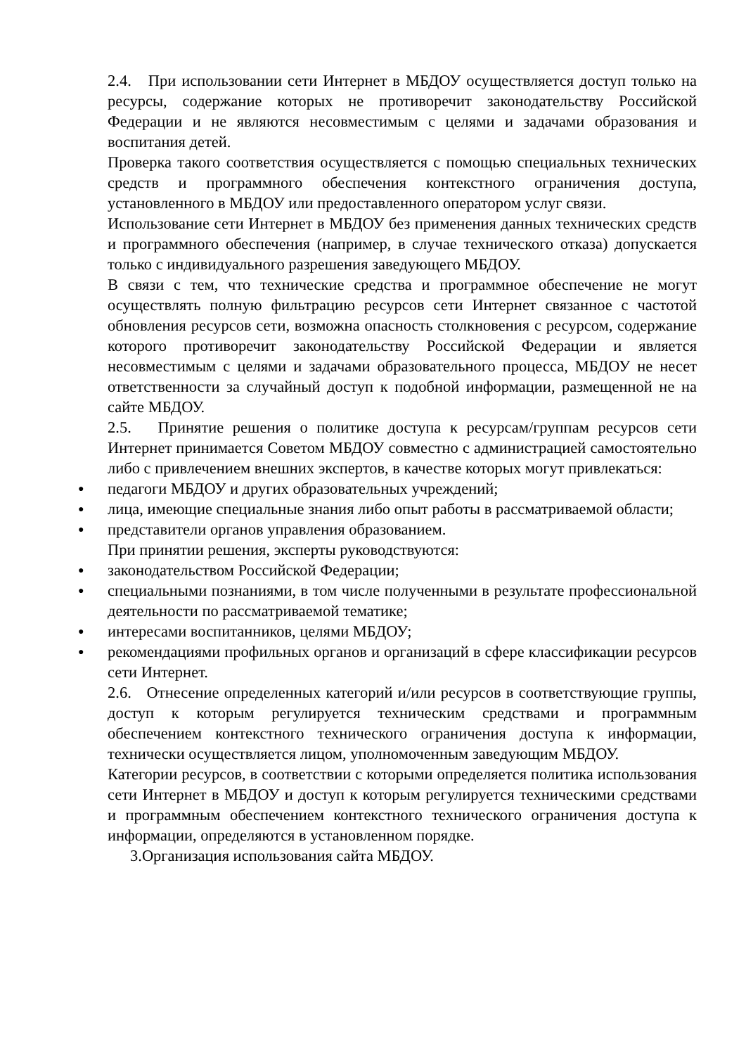2.4. При использовании сети Интернет в МБДОУ осуществляется доступ только на ресурсы, содержание которых не противоречит законодательству Российской Федерации и не являются несовместимым с целями и задачами образования и воспитания детей.
Проверка такого соответствия осуществляется с помощью специальных технических средств и программного обеспечения контекстного ограничения доступа, установленного в МБДОУ или предоставленного оператором услуг связи.
Использование сети Интернет в МБДОУ без применения данных технических средств и программного обеспечения (например, в случае технического отказа) допускается только с индивидуального разрешения заведующего МБДОУ.
В связи с тем, что технические средства и программное обеспечение не могут осуществлять полную фильтрацию ресурсов сети Интернет связанное с частотой обновления ресурсов сети, возможна опасность столкновения с ресурсом, содержание которого противоречит законодательству Российской Федерации и является несовместимым с целями и задачами образовательного процесса, МБДОУ не несет ответственности за случайный доступ к подобной информации, размещенной не на сайте МБДОУ.
2.5. Принятие решения о политике доступа к ресурсам/группам ресурсов сети Интернет принимается Советом МБДОУ совместно с администрацией самостоятельно либо с привлечением внешних экспертов, в качестве которых могут привлекаться:
● педагоги МБДОУ и других образовательных учреждений;
● лица, имеющие специальные знания либо опыт работы в рассматриваемой области;
● представители органов управления образованием.
При принятии решения, эксперты руководствуются:
● законодательством Российской Федерации;
● специальными познаниями, в том числе полученными в результате профессиональной деятельности по рассматриваемой тематике;
● интересами воспитанников, целями МБДОУ;
● рекомендациями профильных органов и организаций в сфере классификации ресурсов сети Интернет.
2.6. Отнесение определенных категорий и/или ресурсов в соответствующие группы, доступ к которым регулируется техническим средствами и программным обеспечением контекстного технического ограничения доступа к информации, технически осуществляется лицом, уполномоченным заведующим МБДОУ.
Категории ресурсов, в соответствии с которыми определяется политика использования сети Интернет в МБДОУ и доступ к которым регулируется техническими средствами и программным обеспечением контекстного технического ограничения доступа к информации, определяются в установленном порядке.
3.Организация использования сайта МБДОУ.